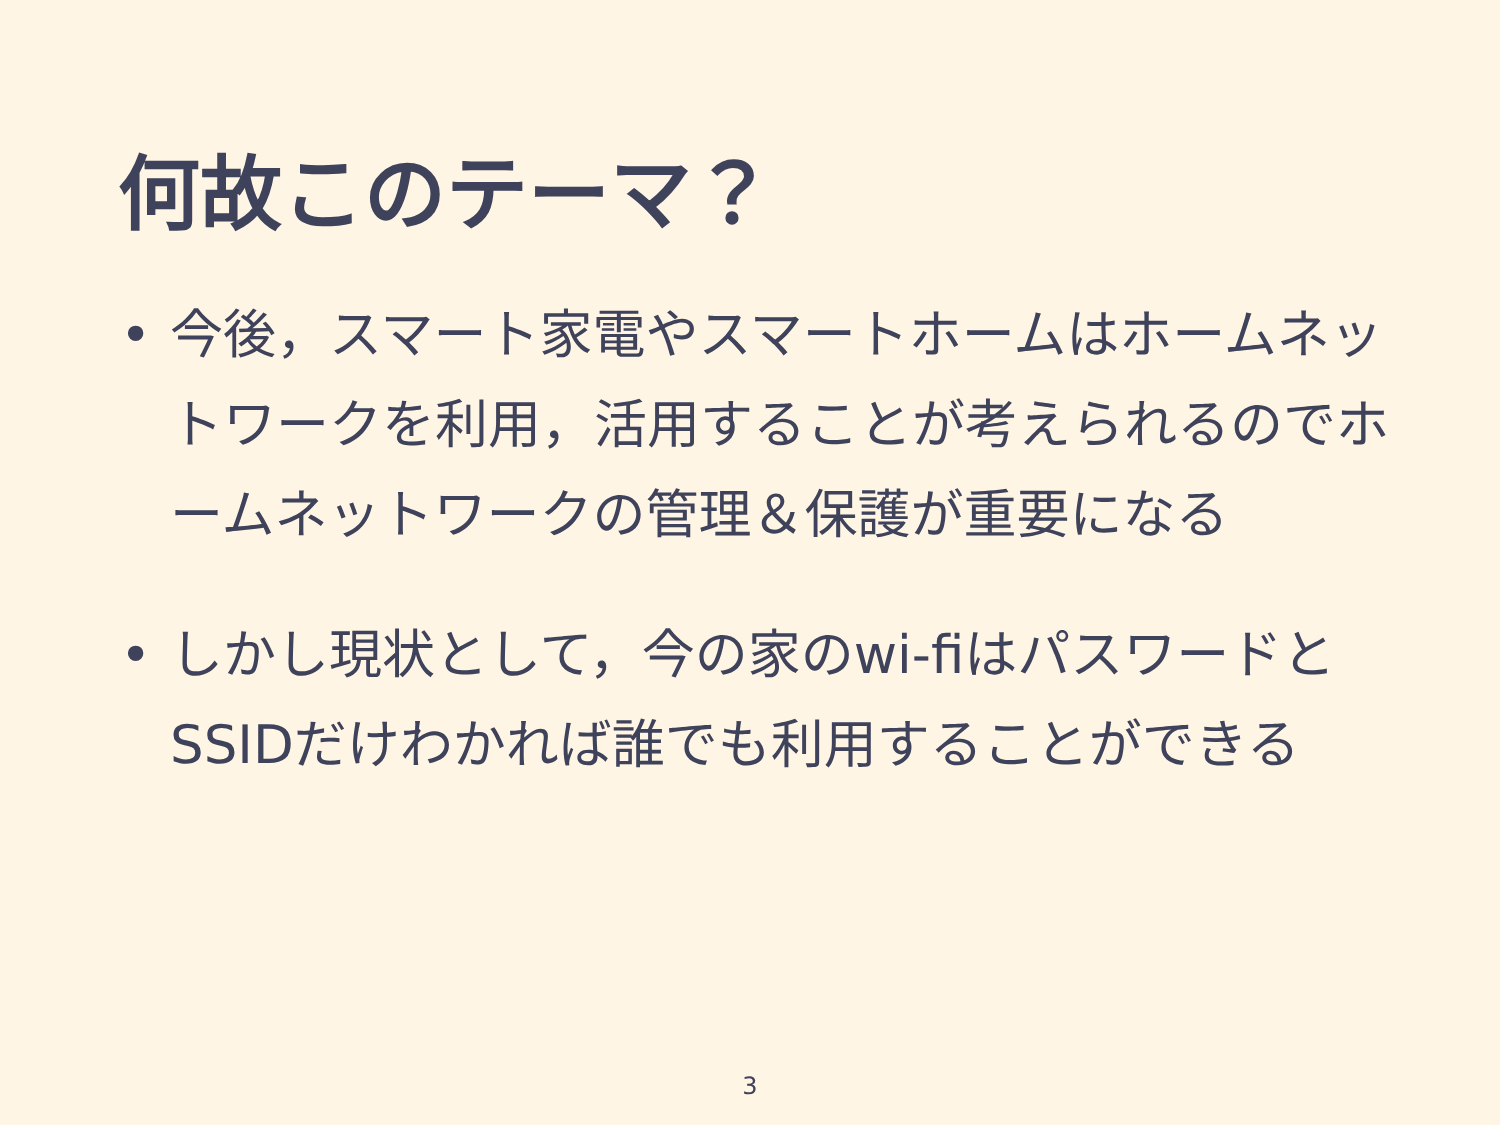何故このテーマ？
• 今後，スマート家電やスマートホームはホームネットワークを利用，活用することが考えられるのでホームネットワークの管理＆保護が重要になる
• しかし現状として，今の家のwi-fiはパスワードとSSIDだけわかれば誰でも利用することができる
3